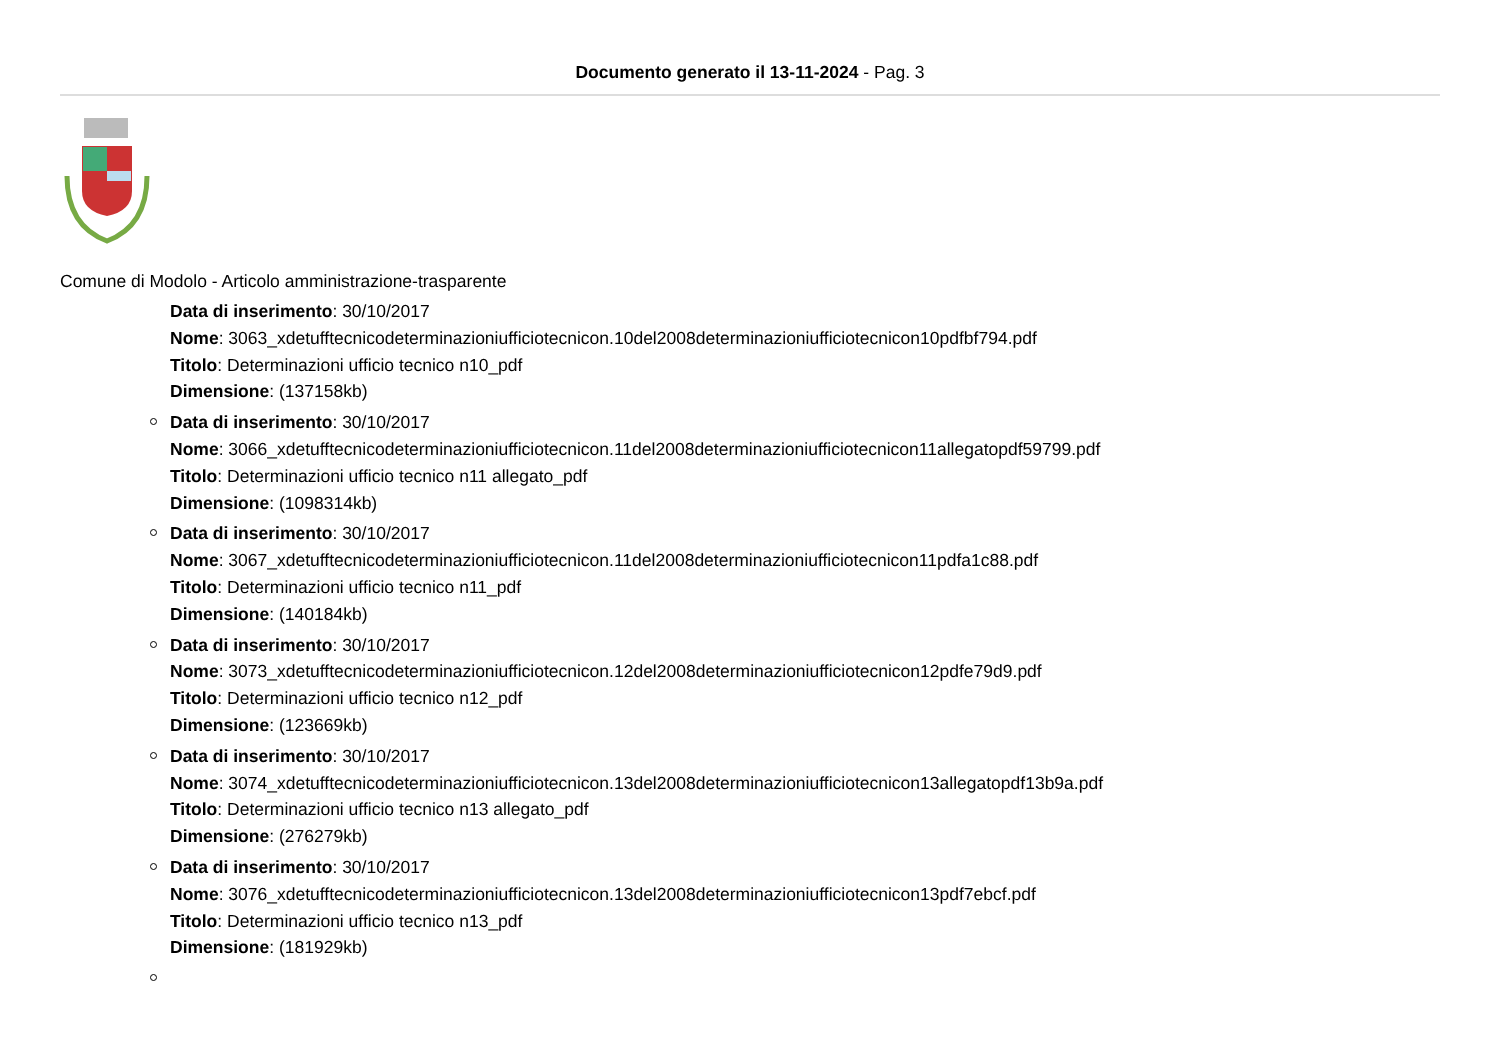Documento generato il 13-11-2024 - Pag. 3
Comune di Modolo - Articolo amministrazione-trasparente
Data di inserimento: 30/10/2017
Nome: 3063_xdetufftecnicodeterminazioniufficiotecnicon.10del2008determinazioniufficiotecnicon10pdfbf794.pdf
Titolo: Determinazioni ufficio tecnico n10_pdf
Dimensione: (137158kb)
Data di inserimento: 30/10/2017
Nome: 3066_xdetufftecnicodeterminazioniufficiotecnicon.11del2008determinazioniufficiotecnicon11allegatopdf59799.pdf
Titolo: Determinazioni ufficio tecnico n11 allegato_pdf
Dimensione: (1098314kb)
Data di inserimento: 30/10/2017
Nome: 3067_xdetufftecnicodeterminazioniufficiotecnicon.11del2008determinazioniufficiotecnicon11pdfa1c88.pdf
Titolo: Determinazioni ufficio tecnico n11_pdf
Dimensione: (140184kb)
Data di inserimento: 30/10/2017
Nome: 3073_xdetufftecnicodeterminazioniufficiotecnicon.12del2008determinazioniufficiotecnicon12pdfe79d9.pdf
Titolo: Determinazioni ufficio tecnico n12_pdf
Dimensione: (123669kb)
Data di inserimento: 30/10/2017
Nome: 3074_xdetufftecnicodeterminazioniufficiotecnicon.13del2008determinazioniufficiotecnicon13allegatopdf13b9a.pdf
Titolo: Determinazioni ufficio tecnico n13 allegato_pdf
Dimensione: (276279kb)
Data di inserimento: 30/10/2017
Nome: 3076_xdetufftecnicodeterminazioniufficiotecnicon.13del2008determinazioniufficiotecnicon13pdf7ebcf.pdf
Titolo: Determinazioni ufficio tecnico n13_pdf
Dimensione: (181929kb)